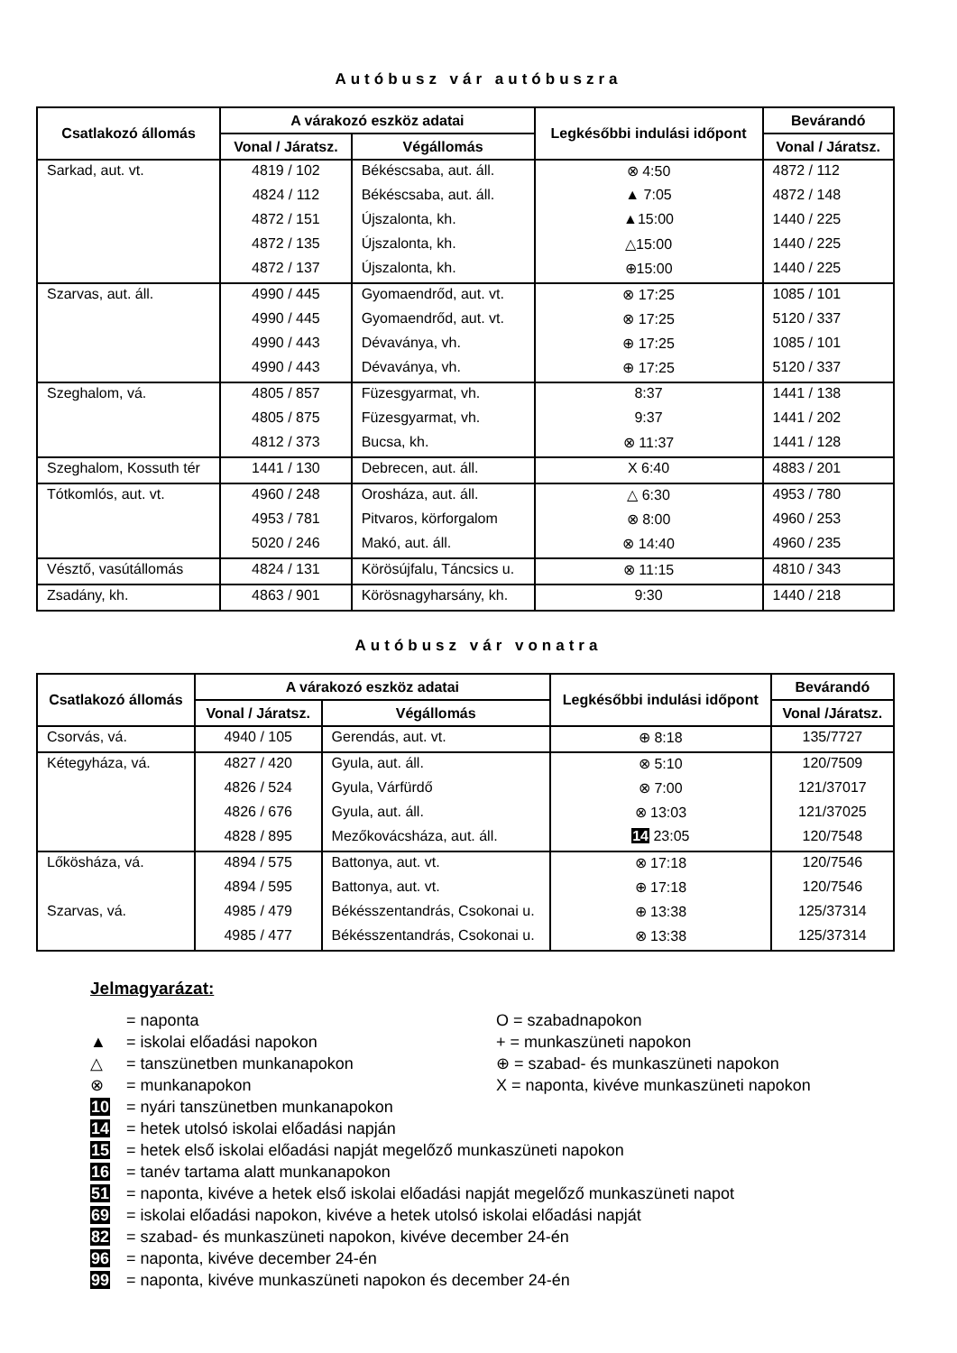Autóbusz vár autóbuszra
| Csatlakozó állomás | A várakozó eszköz adatai | | Legkésőbbi indulási időpont | Bevárandó |
| --- | --- | --- | --- | --- |
| | Vonal / Járatsz. | Végállomás | | Vonal / Járatsz. |
| Sarkad, aut. vt. | 4819 / 102 | Békéscsaba, aut. áll. | ⊗ 4:50 | 4872 / 112 |
| | 4824 / 112 | Békéscsaba, aut. áll. | ▲ 7:05 | 4872 / 148 |
| | 4872 / 151 | Újszalonta, kh. | ▲15:00 | 1440 / 225 |
| | 4872 / 135 | Újszalonta, kh. | △15:00 | 1440 / 225 |
| | 4872 / 137 | Újszalonta, kh. | ⊕15:00 | 1440 / 225 |
| Szarvas, aut. áll. | 4990 / 445 | Gyomaendrőd, aut. vt. | ⊗ 17:25 | 1085 / 101 |
| | 4990 / 445 | Gyomaendrőd, aut. vt. | ⊗ 17:25 | 5120 / 337 |
| | 4990 / 443 | Dévaványa, vh. | ⊕ 17:25 | 1085 / 101 |
| | 4990 / 443 | Dévaványa, vh. | ⊕ 17:25 | 5120 / 337 |
| Szeghalom, vá. | 4805 / 857 | Füzesgyarmat, vh. | 8:37 | 1441 / 138 |
| | 4805 / 875 | Füzesgyarmat, vh. | 9:37 | 1441 / 202 |
| | 4812 / 373 | Bucsa, kh. | ⊗ 11:37 | 1441 / 128 |
| Szeghalom, Kossuth tér | 1441 / 130 | Debrecen, aut. áll. | X 6:40 | 4883 / 201 |
| Tótkomlós, aut. vt. | 4960 / 248 | Orosháza, aut. áll. | △ 6:30 | 4953 / 780 |
| | 4953 / 781 | Pitvaros, körforgalom | ⊗ 8:00 | 4960 / 253 |
| | 5020 / 246 | Makó, aut. áll. | ⊗ 14:40 | 4960 / 235 |
| Vésztő, vasútállomás | 4824 / 131 | Körösújfalu, Táncsics u. | ⊗ 11:15 | 4810 / 343 |
| Zsadány, kh. | 4863 / 901 | Körösnagyharsány, kh. | 9:30 | 1440 / 218 |
Autóbusz vár vonatra
| Csatlakozó állomás | A várakozó eszköz adatai | | Legkésőbbi indulási időpont | Bevárandó |
| --- | --- | --- | --- | --- |
| | Vonal / Járatsz. | Végállomás | | Vonal /Járatsz. |
| Csorvás, vá. | 4940 / 105 | Gerendás, aut. vt. | ⊕ 8:18 | 135/7727 |
| Kétegyháza, vá. | 4827 / 420 | Gyula, aut. áll. | ⊗ 5:10 | 120/7509 |
| | 4826 / 524 | Gyula, Várfürdő | ⊗ 7:00 | 121/37017 |
| | 4826 / 676 | Gyula, aut. áll. | ⊗ 13:03 | 121/37025 |
| | 4828 / 895 | Mezőkovácsháza, aut. áll. | 14 23:05 | 120/7548 |
| Lőkösháza, vá. | 4894 / 575 | Battonya, aut. vt. | ⊗ 17:18 | 120/7546 |
| | 4894 / 595 | Battonya, aut. vt. | ⊕ 17:18 | 120/7546 |
| Szarvas, vá. | 4985 / 479 | Békésszentandrás, Csokonai u. | ⊕ 13:38 | 125/37314 |
| | 4985 / 477 | Békésszentandrás, Csokonai u. | ⊗ 13:38 | 125/37314 |
Jelmagyarázat:
= naponta O = szabadnapokon
▲ = iskolai előadási napokon + = munkaszüneti napokon
△ = tanszünetben munkanapokon ⊕ = szabad- és munkaszüneti napokon
⊗ = munkanapokon X = naponta, kivéve munkaszüneti napokon
10 = nyári tanszünetben munkanapokon
14 = hetek utolsó iskolai előadási napján
15 = hetek első iskolai előadási napját megelőző munkaszüneti napokon
16 = tanév tartama alatt munkanapokon
51 = naponta, kivéve a hetek első iskolai előadási napját megelőző munkaszüneti napot
69 = iskolai előadási napokon, kivéve a hetek utolsó iskolai előadási napját
82 = szabad- és munkaszüneti napokon, kivéve december 24-én
96 = naponta, kivéve december 24-én
99 = naponta, kivéve munkaszüneti napokon és december 24-én